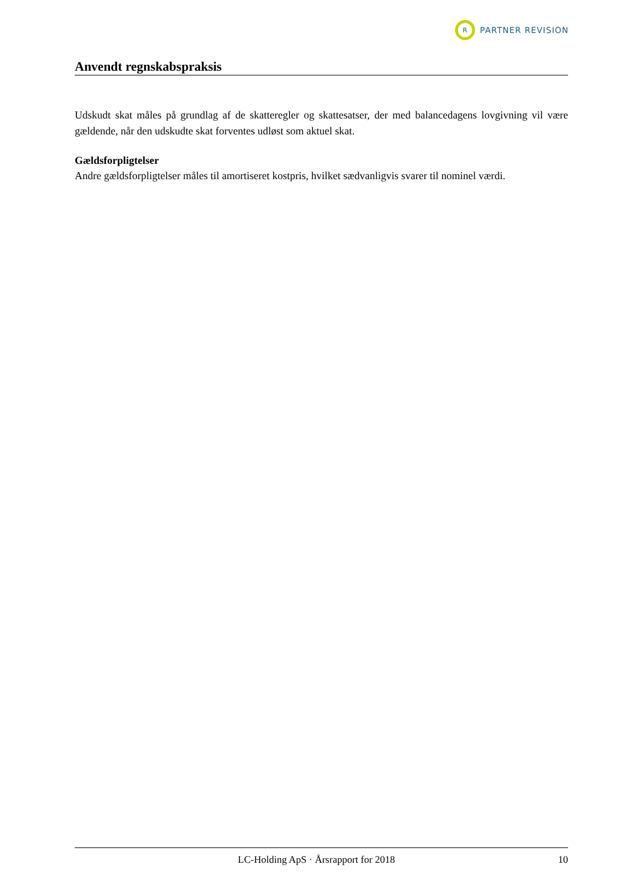R
PARTNER REVISION
Anvendt regnskabspraksis
Udskudt skat måles på grundlag af de skatteregler og skattesatser, der med balancedagens lovgivning vil være gældende, når den udskudte skat forventes udløst som aktuel skat.
Gældsforpligtelser
Andre gældsforpligtelser måles til amortiseret kostpris, hvilket sædvanligvis svarer til nominel værdi.
LC-Holding ApS · Årsrapport for 2018 10